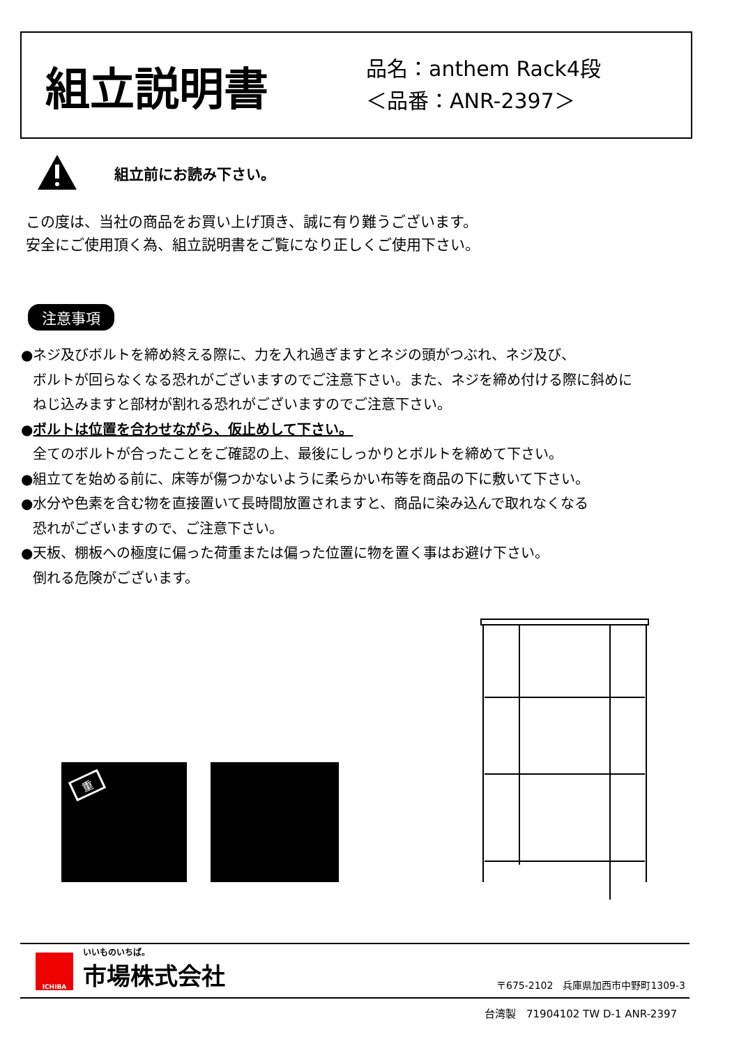組立説明書
品名：anthem Rack4段
＜品番：ANR-2397＞
組立前にお読み下さい。
この度は、当社の商品をお買い上げ頂き、誠に有り難うございます。
安全にご使用頂く為、組立説明書をご覧になり正しくご使用下さい。
注意事項
●ネジ及びボルトを締め終える際に、力を入れ過ぎますとネジの頭がつぶれ、ネジ及び、
ボルトが回らなくなる恐れがございますのでご注意下さい。また、ネジを締め付ける際に斜めに
ねじ込みますと部材が割れる恐れがございますのでご注意下さい。
●ボルトは位置を合わせながら、仮止めして下さい。
全てのボルトが合ったことをご確認の上、最後にしっかりとボルトを締めて下さい。
●組立てを始める前に、床等が傷つかないように柔らかい布等を商品の下に敷いて下さい。
●水分や色素を含む物を直接置いて長時間放置されますと、商品に染み込んで取れなくなる
恐れがございますので、ご注意下さい。
●天板、棚板への極度に偏った荷重または偏った位置に物を置く事はお避け下さい。
倒れる危険がございます。
重
ICHIBA
いいものいちば。
市場株式会社
〒675-2102　兵庫県加西市中野町1309-3
台湾製　71904102 TW D-1 ANR-2397